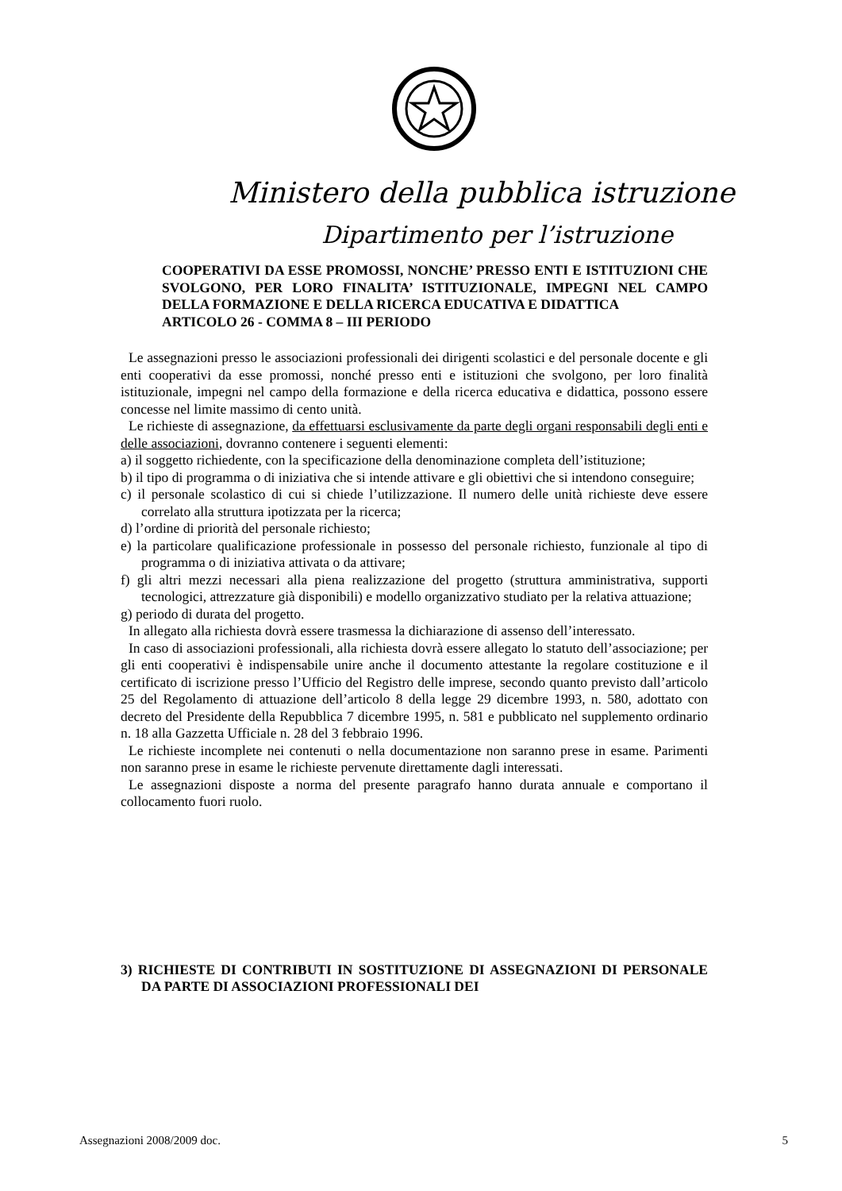Ministero della pubblica istruzione
Dipartimento per l’istruzione
COOPERATIVI DA ESSE PROMOSSI, NONCHE’ PRESSO ENTI E ISTITUZIONI CHE SVOLGONO, PER LORO FINALITA’ ISTITUZIONALE, IMPEGNI NEL CAMPO DELLA FORMAZIONE E DELLA RICERCA EDUCATIVA E DIDATTICA
ARTICOLO 26 - COMMA 8 – III PERIODO
Le assegnazioni presso le associazioni professionali dei dirigenti scolastici e del personale docente e gli enti cooperativi da esse promossi, nonché presso enti e istituzioni che svolgono, per loro finalità istituzionale, impegni nel campo della formazione e della ricerca educativa e didattica, possono essere concesse nel limite massimo di cento unità.
Le richieste di assegnazione, da effettuarsi esclusivamente da parte degli organi responsabili degli enti e delle associazioni, dovranno contenere i seguenti elementi:
a) il soggetto richiedente, con la specificazione della denominazione completa dell’istituzione;
b) il tipo di programma o di iniziativa che si intende attivare e gli obiettivi che si intendono conseguire;
c) il personale scolastico di cui si chiede l’utilizzazione. Il numero delle unità richieste deve essere correlato alla struttura ipotizzata per la ricerca;
d) l’ordine di priorità del personale richiesto;
e) la particolare qualificazione professionale in possesso del personale richiesto, funzionale al tipo di programma o di iniziativa attivata o da attivare;
f) gli altri mezzi necessari alla piena realizzazione del progetto (struttura amministrativa, supporti tecnologici, attrezzature già disponibili) e modello organizzativo studiato per la relativa attuazione;
g) periodo di durata del progetto.
In allegato alla richiesta dovrà essere trasmessa la dichiarazione di assenso dell’interessato.
In caso di associazioni professionali, alla richiesta dovrà essere allegato lo statuto dell’associazione; per gli enti cooperativi è indispensabile unire anche il documento attestante la regolare costituzione e il certificato di iscrizione presso l’Ufficio del Registro delle imprese, secondo quanto previsto dall’articolo 25 del Regolamento di attuazione dell’articolo 8 della legge 29 dicembre 1993, n. 580, adottato con decreto del Presidente della Repubblica 7 dicembre 1995, n. 581 e pubblicato nel supplemento ordinario n. 18 alla Gazzetta Ufficiale n. 28 del 3 febbraio 1996.
Le richieste incomplete nei contenuti o nella documentazione non saranno prese in esame. Parimenti non saranno prese in esame le richieste pervenute direttamente dagli interessati.
Le assegnazioni disposte a norma del presente paragrafo hanno durata annuale e comportano il collocamento fuori ruolo.
3) RICHIESTE DI CONTRIBUTI IN SOSTITUZIONE DI ASSEGNAZIONI DI PERSONALE DA PARTE DI ASSOCIAZIONI PROFESSIONALI DEI
Assegnazioni 2008/2009 doc. 5